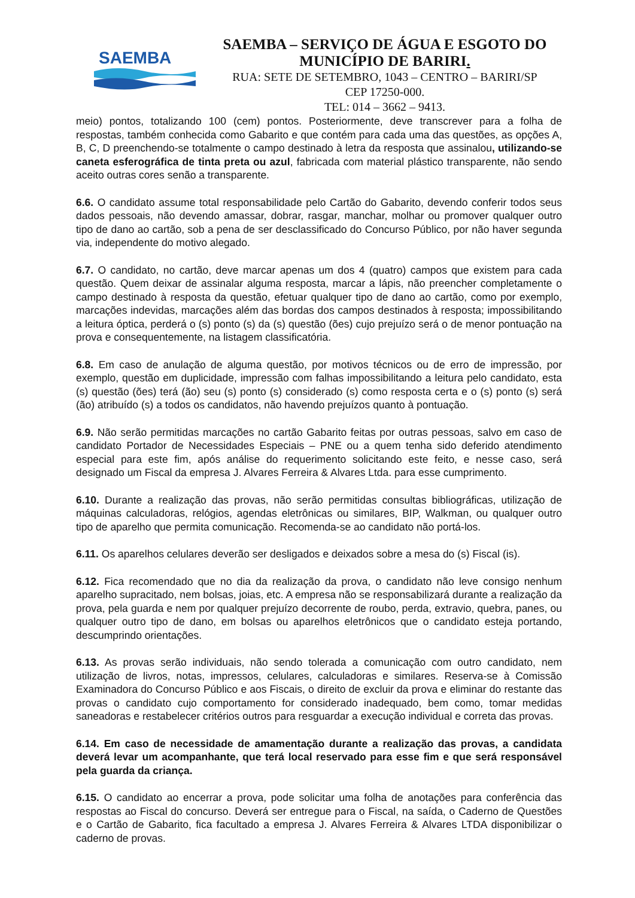SAEMBA
SAEMBA – SERVIÇO DE ÁGUA E ESGOTO DO
MUNICÍPIO DE BARIRI.
RUA: SETE DE SETEMBRO, 1043 – CENTRO – BARIRI/SP
CEP 17250-000.
TEL: 014 – 3662 – 9413.
meio) pontos, totalizando 100 (cem) pontos. Posteriormente, deve transcrever para a folha de respostas, também conhecida como Gabarito e que contém para cada uma das questões, as opções A, B, C, D preenchendo-se totalmente o campo destinado à letra da resposta que assinalou, utilizando-se caneta esferográfica de tinta preta ou azul, fabricada com material plástico transparente, não sendo aceito outras cores senão a transparente.
6.6. O candidato assume total responsabilidade pelo Cartão do Gabarito, devendo conferir todos seus dados pessoais, não devendo amassar, dobrar, rasgar, manchar, molhar ou promover qualquer outro tipo de dano ao cartão, sob a pena de ser desclassificado do Concurso Público, por não haver segunda via, independente do motivo alegado.
6.7. O candidato, no cartão, deve marcar apenas um dos 4 (quatro) campos que existem para cada questão. Quem deixar de assinalar alguma resposta, marcar a lápis, não preencher completamente o campo destinado à resposta da questão, efetuar qualquer tipo de dano ao cartão, como por exemplo, marcações indevidas, marcações além das bordas dos campos destinados à resposta; impossibilitando a leitura óptica, perderá o (s) ponto (s) da (s) questão (ões) cujo prejuízo será o de menor pontuação na prova e consequentemente, na listagem classificatória.
6.8. Em caso de anulação de alguma questão, por motivos técnicos ou de erro de impressão, por exemplo, questão em duplicidade, impressão com falhas impossibilitando a leitura pelo candidato, esta (s) questão (ões) terá (ão) seu (s) ponto (s) considerado (s) como resposta certa e o (s) ponto (s) será (ão) atribuído (s) a todos os candidatos, não havendo prejuízos quanto à pontuação.
6.9. Não serão permitidas marcações no cartão Gabarito feitas por outras pessoas, salvo em caso de candidato Portador de Necessidades Especiais – PNE ou a quem tenha sido deferido atendimento especial para este fim, após análise do requerimento solicitando este feito, e nesse caso, será designado um Fiscal da empresa J. Alvares Ferreira & Alvares Ltda. para esse cumprimento.
6.10. Durante a realização das provas, não serão permitidas consultas bibliográficas, utilização de máquinas calculadoras, relógios, agendas eletrônicas ou similares, BIP, Walkman, ou qualquer outro tipo de aparelho que permita comunicação. Recomenda-se ao candidato não portá-los.
6.11. Os aparelhos celulares deverão ser desligados e deixados sobre a mesa do (s) Fiscal (is).
6.12. Fica recomendado que no dia da realização da prova, o candidato não leve consigo nenhum aparelho supracitado, nem bolsas, joias, etc. A empresa não se responsabilizará durante a realização da prova, pela guarda e nem por qualquer prejuízo decorrente de roubo, perda, extravio, quebra, panes, ou qualquer outro tipo de dano, em bolsas ou aparelhos eletrônicos que o candidato esteja portando, descumprindo orientações.
6.13. As provas serão individuais, não sendo tolerada a comunicação com outro candidato, nem utilização de livros, notas, impressos, celulares, calculadoras e similares. Reserva-se à Comissão Examinadora do Concurso Público e aos Fiscais, o direito de excluir da prova e eliminar do restante das provas o candidato cujo comportamento for considerado inadequado, bem como, tomar medidas saneadoras e restabelecer critérios outros para resguardar a execução individual e correta das provas.
6.14. Em caso de necessidade de amamentação durante a realização das provas, a candidata deverá levar um acompanhante, que terá local reservado para esse fim e que será responsável pela guarda da criança.
6.15. O candidato ao encerrar a prova, pode solicitar uma folha de anotações para conferência das respostas ao Fiscal do concurso. Deverá ser entregue para o Fiscal, na saída, o Caderno de Questões e o Cartão de Gabarito, fica facultado a empresa J. Alvares Ferreira & Alvares LTDA disponibilizar o caderno de provas.